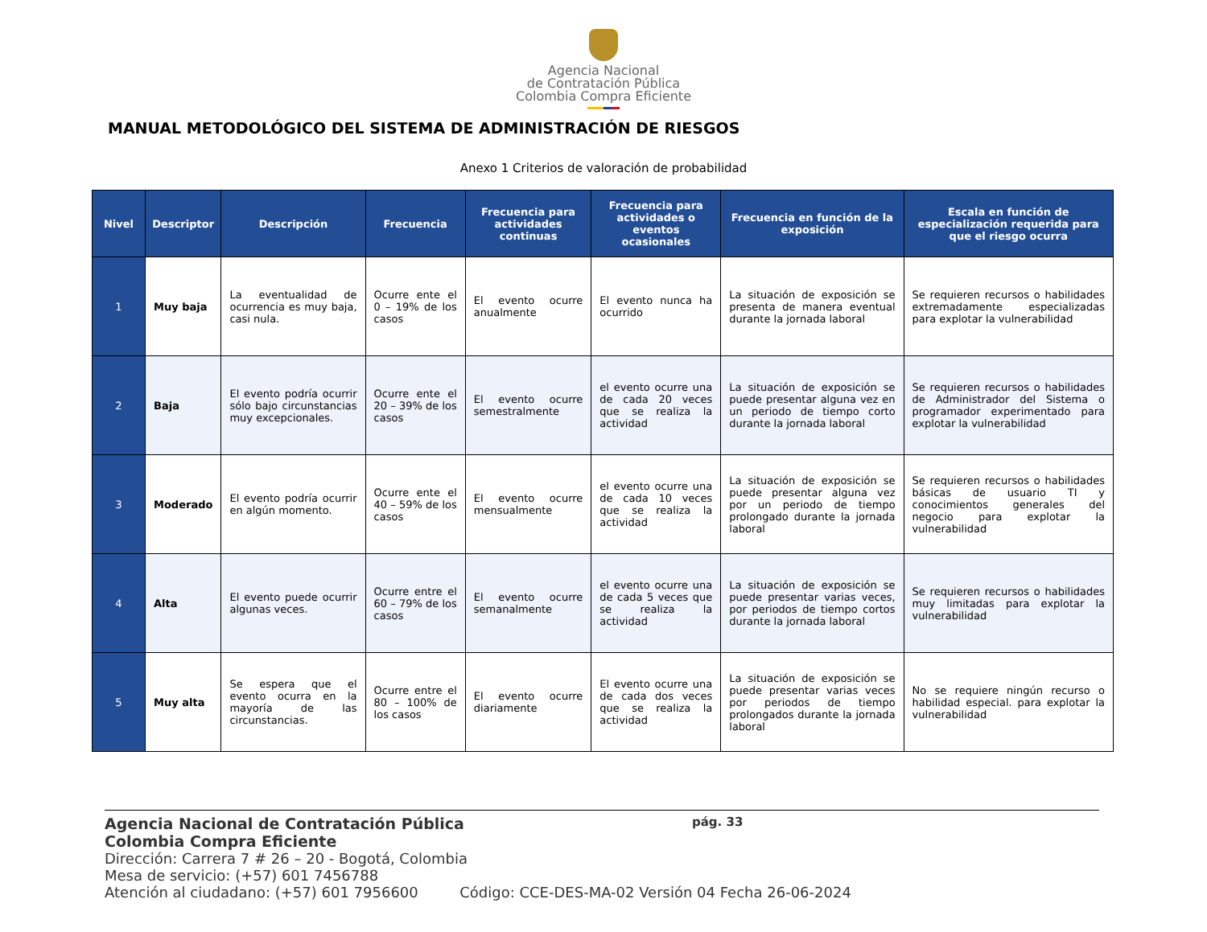Agencia Nacional
de Contratación Pública
Colombia Compra Eficiente
MANUAL METODOLÓGICO DEL SISTEMA DE ADMINISTRACIÓN DE RIESGOS
Anexo 1 Criterios de valoración de probabilidad
| Nivel | Descriptor | Descripción | Frecuencia | Frecuencia para actividades continuas | Frecuencia para actividades o eventos ocasionales | Frecuencia en función de la exposición | Escala en función de especialización requerida para que el riesgo ocurra |
| --- | --- | --- | --- | --- | --- | --- | --- |
| 1 | Muy baja | La eventualidad de ocurrencia es muy baja, casi nula. | Ocurre ente el 0 – 19% de los casos | El evento ocurre anualmente | El evento nunca ha ocurrido | La situación de exposición se presenta de manera eventual durante la jornada laboral | Se requieren recursos o habilidades extremadamente especializadas para explotar la vulnerabilidad |
| 2 | Baja | El evento podría ocurrir sólo bajo circunstancias muy excepcionales. | Ocurre ente el 20 – 39% de los casos | El evento ocurre semestralmente | el evento ocurre una de cada 20 veces que se realiza la actividad | La situación de exposición se puede presentar alguna vez en un periodo de tiempo corto durante la jornada laboral | Se requieren recursos o habilidades de Administrador del Sistema o programador experimentado para explotar la vulnerabilidad |
| 3 | Moderado | El evento podría ocurrir en algún momento. | Ocurre ente el 40 – 59% de los casos | El evento ocurre mensualmente | el evento ocurre una de cada 10 veces que se realiza la actividad | La situación de exposición se puede presentar alguna vez por un periodo de tiempo prolongado durante la jornada laboral | Se requieren recursos o habilidades básicas de usuario TI y conocimientos generales del negocio para explotar la vulnerabilidad |
| 4 | Alta | El evento puede ocurrir algunas veces. | Ocurre entre el 60 – 79% de los casos | El evento ocurre semanalmente | el evento ocurre una de cada 5 veces que se realiza la actividad | La situación de exposición se puede presentar varias veces, por periodos de tiempo cortos durante la jornada laboral | Se requieren recursos o habilidades muy limitadas para explotar la vulnerabilidad |
| 5 | Muy alta | Se espera que el evento ocurra en la mayoría de las circunstancias. | Ocurre entre el 80 – 100% de los casos | El evento ocurre diariamente | El evento ocurre una de cada dos veces que se realiza la actividad | La situación de exposición se puede presentar varias veces por periodos de tiempo prolongados durante la jornada laboral | No se requiere ningún recurso o habilidad especial. para explotar la vulnerabilidad |
Agencia Nacional de Contratación Pública pág. 33
Colombia Compra Eficiente
Dirección: Carrera 7 # 26 – 20 - Bogotá, Colombia
Mesa de servicio: (+57) 601 7456788
Atención al ciudadano: (+57) 601 7956600 Código: CCE-DES-MA-02 Versión 04 Fecha 26-06-2024